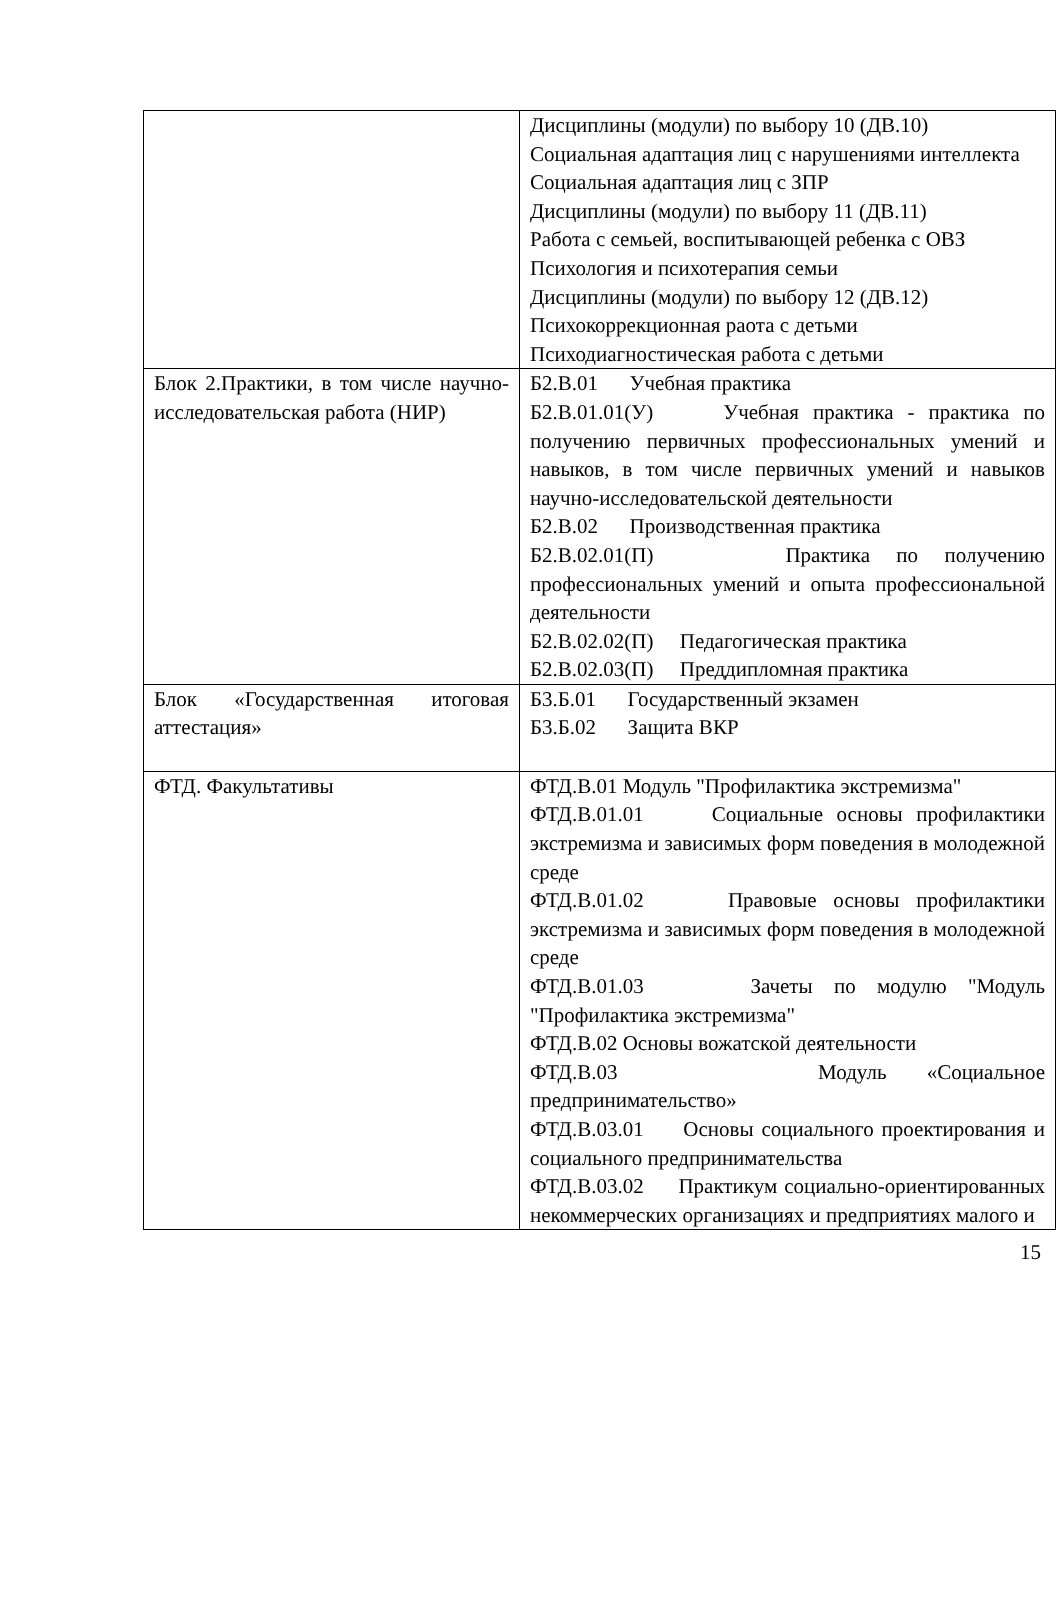| | Дисциплины (модули) по выбору 10 (ДВ.10) Социальная адаптация лиц с нарушениями интеллекта Социальная адаптация лиц с ЗПР Дисциплины (модули) по выбору 11 (ДВ.11) Работа с семьей, воспитывающей ребенка с ОВЗ Психология и психотерапия семьи Дисциплины (модули) по выбору 12 (ДВ.12) Психокоррекционная раота с детьми Психодиагностическая работа с детьми |
| Блок 2.Практики, в том числе научно-исследовательская работа (НИР) | Б2.В.01 Учебная практика Б2.В.01.01(У) Учебная практика - практика по получению первичных профессиональных умений и навыков, в том числе первичных умений и навыков научно-исследовательской деятельности Б2.В.02 Производственная практика Б2.В.02.01(П) Практика по получению профессиональных умений и опыта профессиональной деятельности Б2.В.02.02(П) Педагогическая практика Б2.В.02.03(П) Преддипломная практика |
| Блок «Государственная итоговая аттестация» | Б3.Б.01 Государственный экзамен Б3.Б.02 Защита ВКР |
| ФТД. Факультативы | ФТД.В.01 Модуль "Профилактика экстремизма" ФТД.В.01.01 Социальные основы профилактики экстремизма и зависимых форм поведения в молодежной среде ФТД.В.01.02 Правовые основы профилактики экстремизма и зависимых форм поведения в молодежной среде ФТД.В.01.03 Зачеты по модулю "Модуль "Профилактика экстремизма" ФТД.В.02 Основы вожатской деятельности ФТД.В.03 Модуль «Социальное предпринимательство» ФТД.В.03.01 Основы социального проектирования и социального предпринимательства ФТД.В.03.02 Практикум социально-ориентированных некоммерческих организациях и предприятиях малого и |
15